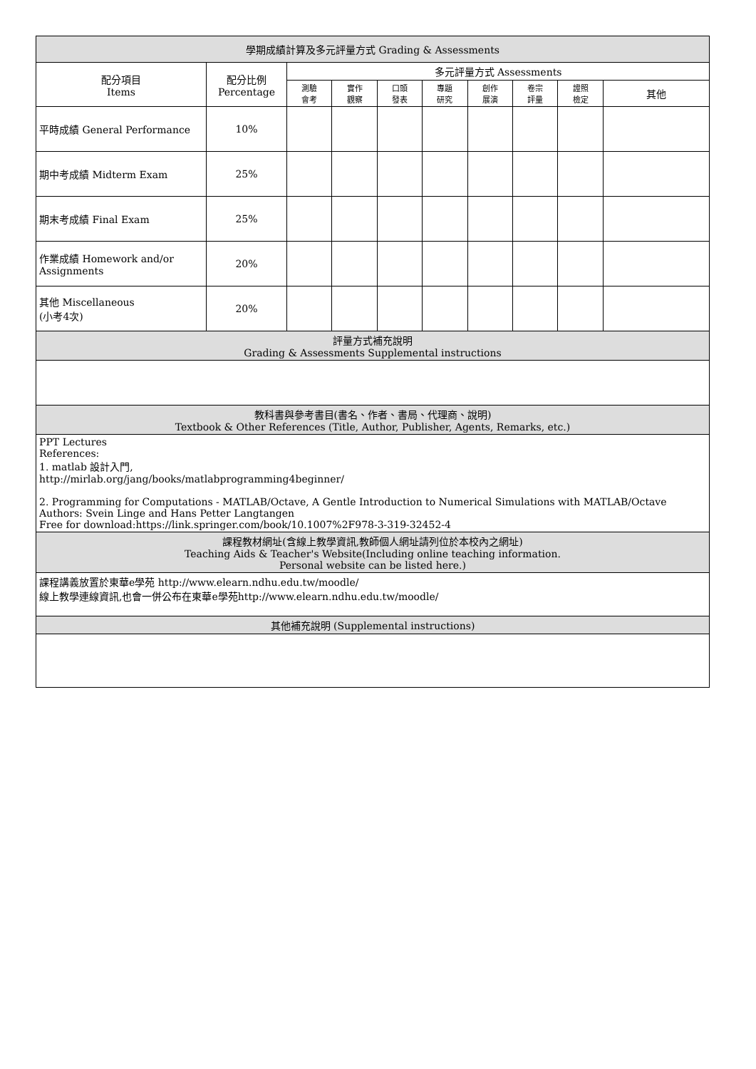| 學期成績計算及多元評量方式 Grading & Assessments | | | | | | | | | |
| --- | --- | --- | --- | --- | --- | --- | --- | --- | --- |
| 配分項目 Items | 配分比例 Percentage | 多元評量方式 Assessments | | | | | | | |
| | | 測驗 會考 | 實作 觀察 | 口頭 發表 | 專題 研究 | 創作 展演 | 卷宗 評量 | 證照 檢定 | 其他 |
| 平時成績 General Performance | 10% | | | | | | | | |
| 期中考成績 Midterm Exam | 25% | | | | | | | | |
| 期末考成績 Final Exam | 25% | | | | | | | | |
| 作業成績 Homework and/or Assignments | 20% | | | | | | | | |
| 其他 Miscellaneous (小考4次) | 20% | | | | | | | | |
| 評量方式補充說明 Grading & Assessments Supplemental instructions | | | | | | | | | |
| 教科書與參考書目(書名、作者、書局、代理商、說明) Textbook & Other References (Title, Author, Publisher, Agents, Remarks, etc.) | | | | | | | | | |
| PPT Lectures References: 1. matlab 設計入門, http://mirlab.org/jang/books/matlabprogramming4beginner/ 2. Programming for Computations - MATLAB/Octave, A Gentle Introduction to Numerical Simulations with MATLAB/Octave Authors: Svein Linge and Hans Petter Langtangen Free for download:https://link.springer.com/book/10.1007%2F978-3-319-32452-4 | | | | | | | | | |
| 課程教材網址(含線上教學資訊,教師個人網址請列位於本校內之網址) Teaching Aids & Teacher's Website(Including online teaching information. Personal website can be listed here.) | | | | | | | | | |
| 課程講義放置於東華e學苑 http://www.elearn.ndhu.edu.tw/moodle/ 線上教學連線資訊,也會一併公布在東華e學苑http://www.elearn.ndhu.edu.tw/moodle/ | | | | | | | | | |
| 其他補充說明 (Supplemental instructions) | | | | | | | | | |